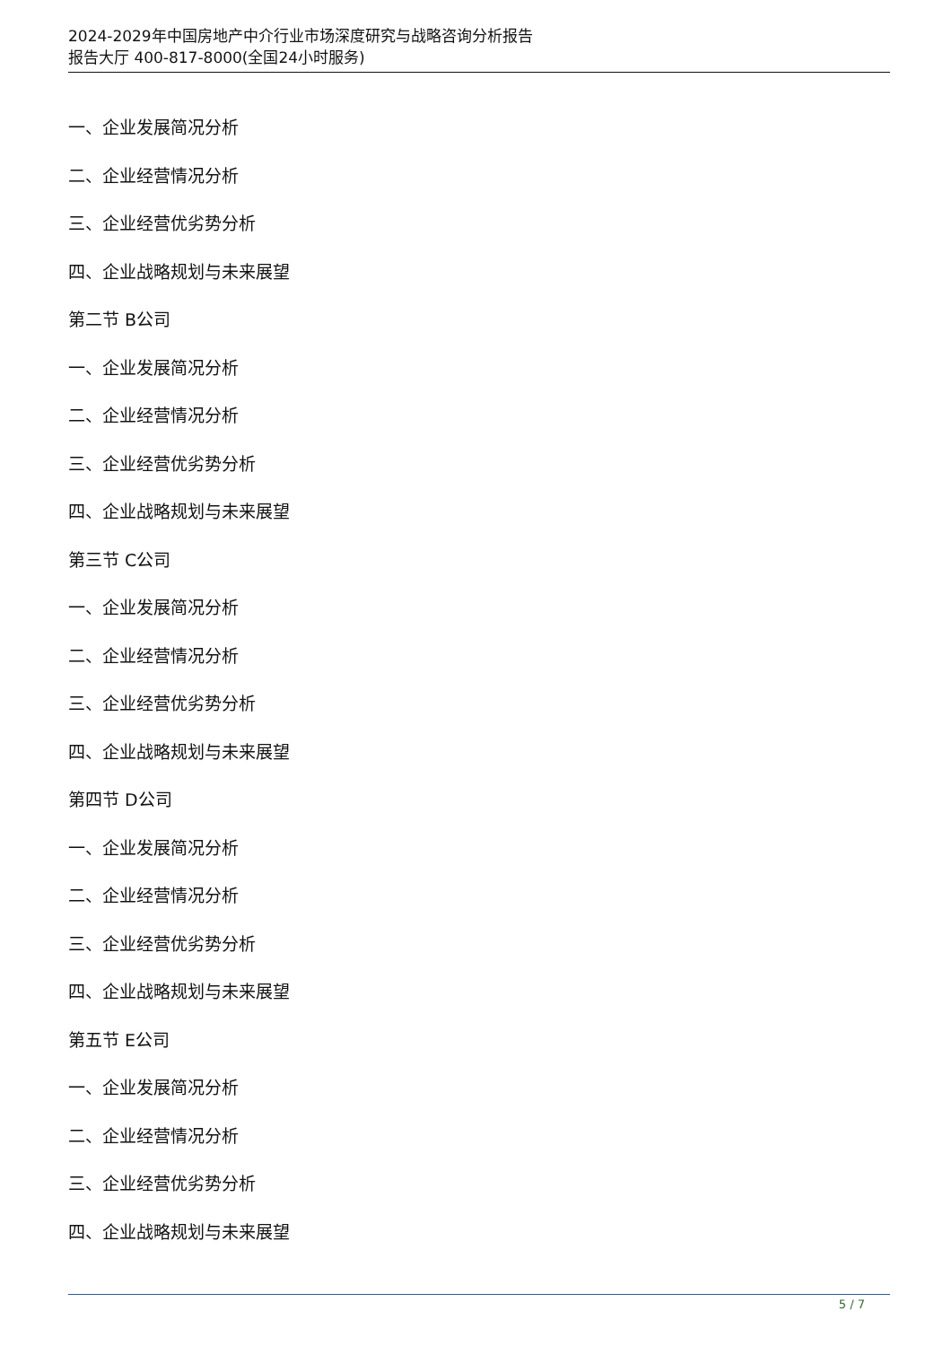2024-2029年中国房地产中介行业市场深度研究与战略咨询分析报告
报告大厅 400-817-8000(全国24小时服务)
一、企业发展简况分析
二、企业经营情况分析
三、企业经营优劣势分析
四、企业战略规划与未来展望
第二节 B公司
一、企业发展简况分析
二、企业经营情况分析
三、企业经营优劣势分析
四、企业战略规划与未来展望
第三节 C公司
一、企业发展简况分析
二、企业经营情况分析
三、企业经营优劣势分析
四、企业战略规划与未来展望
第四节 D公司
一、企业发展简况分析
二、企业经营情况分析
三、企业经营优劣势分析
四、企业战略规划与未来展望
第五节 E公司
一、企业发展简况分析
二、企业经营情况分析
三、企业经营优劣势分析
四、企业战略规划与未来展望
5 / 7